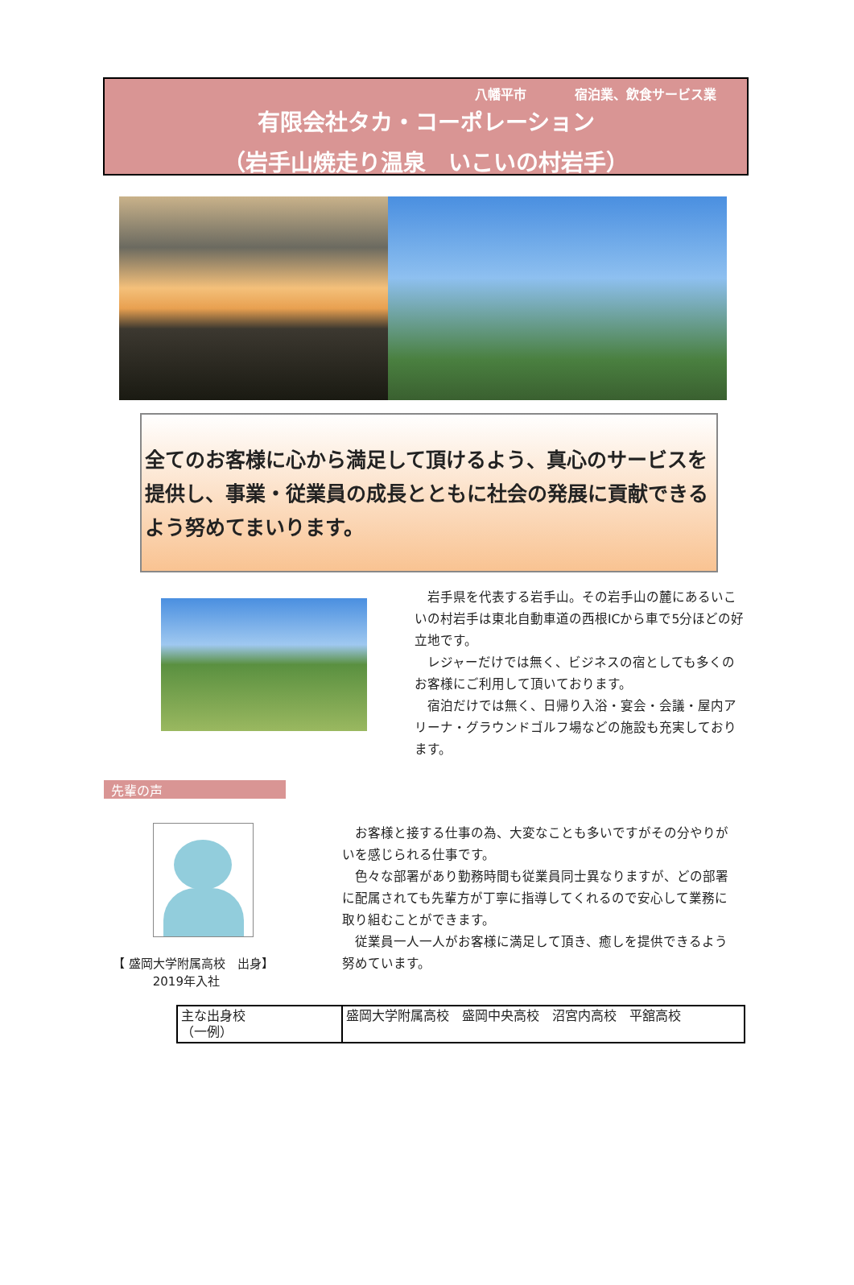八幡平市 宿泊業、飲食サービス業
有限会社タカ・コーポレーション
（岩手山焼走り温泉　いこいの村岩手）
全てのお客様に心から満足して頂けるよう、真心のサービスを提供し、事業・従業員の成長とともに社会の発展に貢献できるよう努めてまいります。
　岩手県を代表する岩手山。その岩手山の麓にあるいこいの村岩手は東北自動車道の西根ICから車で5分ほどの好立地です。
　レジャーだけでは無く、ビジネスの宿としても多くのお客様にご利用して頂いております。
　宿泊だけでは無く、日帰り入浴・宴会・会議・屋内アリーナ・グラウンドゴルフ場などの施設も充実しております。
先輩の声
【 盛岡大学附属高校　出身】
　　　 2019年入社
　お客様と接する仕事の為、大変なことも多いですがその分やりがいを感じられる仕事です。
　色々な部署があり勤務時間も従業員同士異なりますが、どの部署に配属されても先輩方が丁寧に指導してくれるので安心して業務に取り組むことができます。
　従業員一人一人がお客様に満足して頂き、癒しを提供できるよう努めています。
| 主な出身校 （一例） | 盛岡大学附属高校 盛岡中央高校 沼宮内高校 平舘高校 |